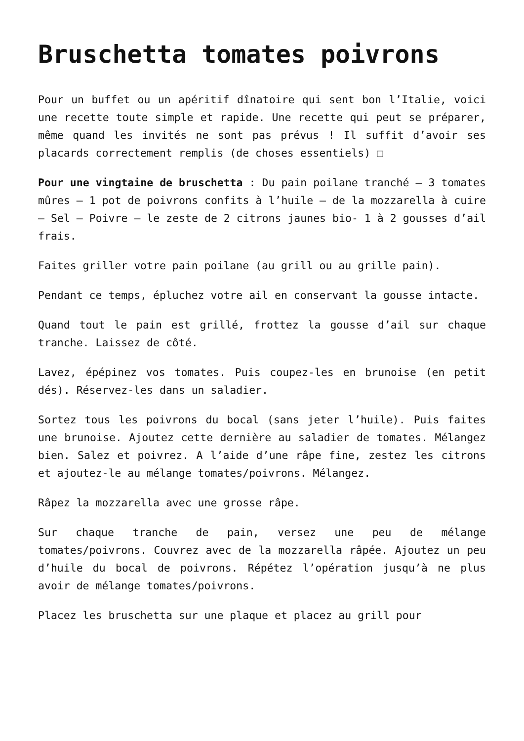Bruschetta tomates poivrons
Pour un buffet ou un apéritif dînatoire qui sent bon l’Italie, voici une recette toute simple et rapide. Une recette qui peut se préparer, même quand les invités ne sont pas prévus ! Il suffit d’avoir ses placards correctement remplis (de choses essentiels) □
Pour une vingtaine de bruschetta : Du pain poilane tranché – 3 tomates mûres – 1 pot de poivrons confits à l’huile – de la mozzarella à cuire – Sel – Poivre – le zeste de 2 citrons jaunes bio- 1 à 2 gousses d’ail frais.
Faites griller votre pain poilane (au grill ou au grille pain).
Pendant ce temps, épluchez votre ail en conservant la gousse intacte.
Quand tout le pain est grillé, frottez la gousse d’ail sur chaque tranche. Laissez de côté.
Lavez, épépinez vos tomates. Puis coupez-les en brunoise (en petit dés). Réservez-les dans un saladier.
Sortez tous les poivrons du bocal (sans jeter l’huile). Puis faites une brunoise. Ajoutez cette dernière au saladier de tomates. Mélangez bien. Salez et poivrez. A l’aide d’une râpe fine, zestez les citrons et ajoutez-le au mélange tomates/poivrons. Mélangez.
Râpez la mozzarella avec une grosse râpe.
Sur chaque tranche de pain, versez une peu de mélange tomates/poivrons. Couvrez avec de la mozzarella râpée. Ajoutez un peu d’huile du bocal de poivrons. Répétez l’opération jusqu’à ne plus avoir de mélange tomates/poivrons.
Placez les bruschetta sur une plaque et placez au grill pour